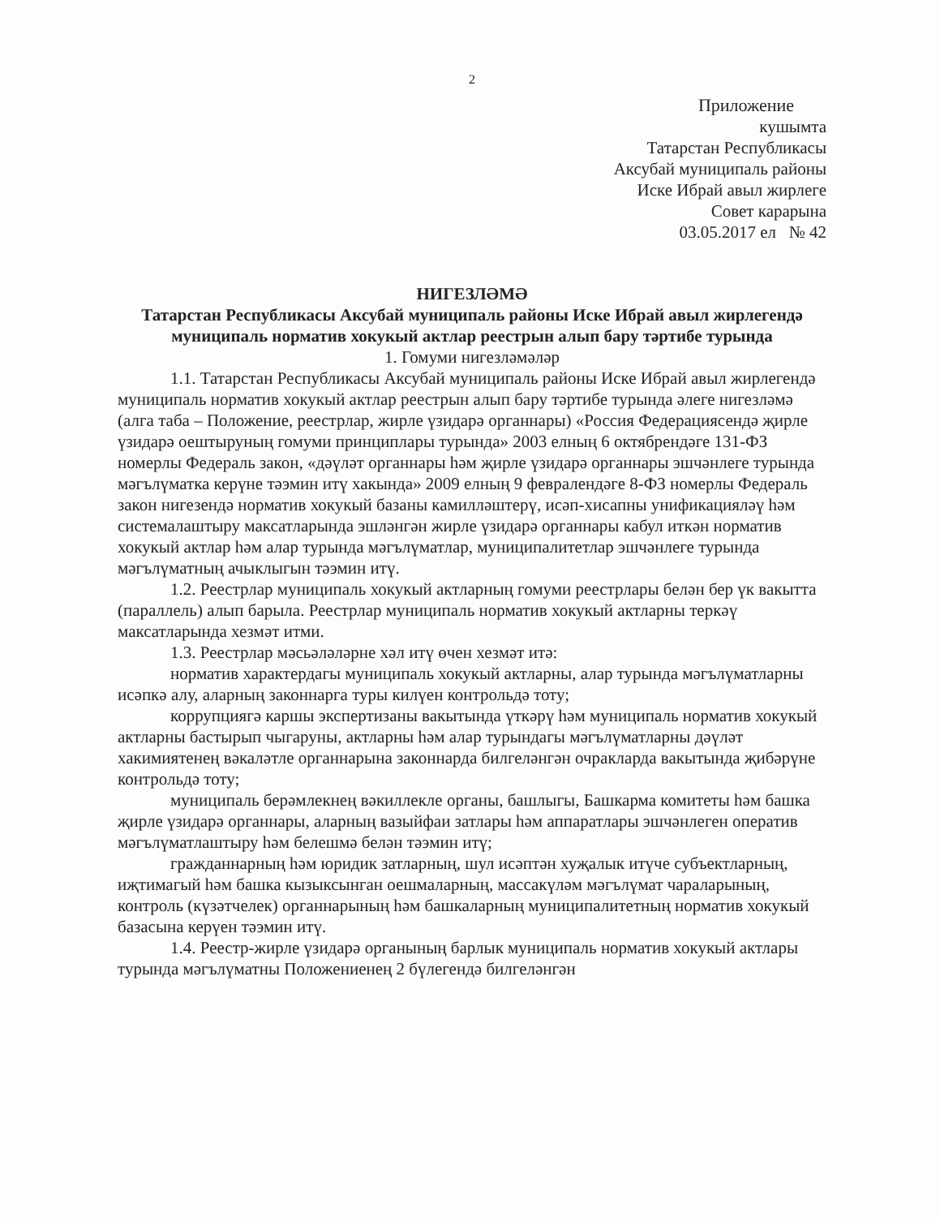2
Приложение
кушымта
Татарстан Республикасы
Аксубай муниципаль районы
Иске Ибрай авыл жирлеге
Совет карарына
03.05.2017 ел № 42
НИГЕЗЛӘМӘ
Татарстан Республикасы Аксубай муниципаль районы Иске Ибрай авыл жирлегендә муниципаль норматив хокукый актлар реестрын алып бару тәртибе турында
1. Гомуми нигезләмәләр
1.1. Татарстан Республикасы Аксубай муниципаль районы Иске Ибрай авыл жирлегендә муниципаль норматив хокукый актлар реестрын алып бару тәртибе турында әлеге нигезләмә (алга таба – Положение, реестрлар, жирле үзидарә органнары) «Россия Федерациясендә җирле үзидарә оештыруның гомуми принциплары турында» 2003 елның 6 октябрендәге 131-ФЗ номерлы Федераль закон, «дәүләт органнары һәм җирле үзидарә органнары эшчәнлеге турында мәгълүматка керүне тәэмин итү хакында» 2009 елның 9 февралендәге 8-ФЗ номерлы Федераль закон нигезендә норматив хокукый базаны камилләштерү, исәп-хисапны унификацияләү һәм системалаштыру максатларында эшләнгән жирле үзидарә органнары кабул иткән норматив хокукый актлар һәм алар турында мәгълүматлар, муниципалитетлар эшчәнлеге турында мәгълүматның ачыклыгын тәэмин итү.
1.2. Реестрлар муниципаль хокукый актларның гомуми реестрлары белән бер үк вакытта (параллель) алып барыла. Реестрлар муниципаль норматив хокукый актларны теркәү максатларында хезмәт итми.
1.3. Реестрлар мәсьәләләрне хәл итү өчен хезмәт итә:
норматив характердагы муниципаль хокукый актларны, алар турында мәгълүматларны исәпкә алу, аларның законнарга туры килүен контрольдә тоту;
коррупциягә каршы экспертизаны вакытында үткәрү һәм муниципаль норматив хокукый актларны бастырып чыгаруны, актларны һәм алар турындагы мәгълүматларны дәүләт хакимиятенең вәкаләтле органнарына законнарда билгеләнгән очракларда вакытында җибәрүне контрольдә тоту;
муниципаль берәмлекнең вәкиллекле органы, башлыгы, Башкарма комитеты һәм башка җирле үзидарә органнары, аларның вазыйфаи затлары һәм аппаратлары эшчәнлеген оператив мәгълүматлаштыру һәм белешмә белән тәэмин итү;
гражданнарның һәм юридик затларның, шул исәптән хуҗалык итүче субъектларның, иҗтимагый һәм башка кызыксынган оешмаларның, массакүләм мәгълүмат чараларының, контроль (күзәтчелек) органнарының һәм башкаларның муниципалитетның норматив хокукый базасына керүен тәэмин итү.
1.4. Реестр-жирле үзидарә органының барлык муниципаль норматив хокукый актлары турында мәгълүматны Положениенең 2 бүлегендә билгеләнгән